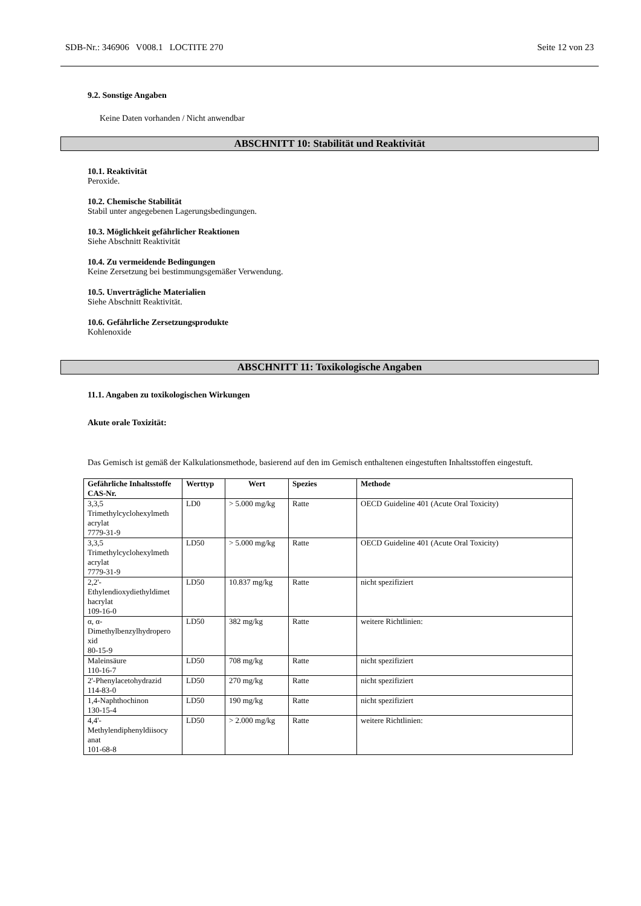SDB-Nr.: 346906 V008.1 LOCTITE 270 Seite 12 von 23
9.2. Sonstige Angaben
Keine Daten vorhanden / Nicht anwendbar
ABSCHNITT 10: Stabilität und Reaktivität
10.1. Reaktivität
Peroxide.
10.2. Chemische Stabilität
Stabil unter angegebenen Lagerungsbedingungen.
10.3. Möglichkeit gefährlicher Reaktionen
Siehe Abschnitt Reaktivität
10.4. Zu vermeidende Bedingungen
Keine Zersetzung bei bestimmungsgemäßer Verwendung.
10.5. Unverträgliche Materialien
Siehe Abschnitt Reaktivität.
10.6. Gefährliche Zersetzungsprodukte
Kohlenoxide
ABSCHNITT 11: Toxikologische Angaben
11.1. Angaben zu toxikologischen Wirkungen
Akute orale Toxizität:
Das Gemisch ist gemäß der Kalkulationsmethode, basierend auf den im Gemisch enthaltenen eingestuften Inhaltsstoffen eingestuft.
| Gefährliche Inhaltsstoffe CAS-Nr. | Werttyp | Wert | Spezies | Methode |
| --- | --- | --- | --- | --- |
| 3,3,5 Trimethylcyclohexylmeth acrylat 7779-31-9 | LD0 | > 5.000 mg/kg | Ratte | OECD Guideline 401 (Acute Oral Toxicity) |
| 3,3,5 Trimethylcyclohexylmeth acrylat 7779-31-9 | LD50 | > 5.000 mg/kg | Ratte | OECD Guideline 401 (Acute Oral Toxicity) |
| 2,2'- Ethylendioxydiethyldimet hacrylat 109-16-0 | LD50 | 10.837 mg/kg | Ratte | nicht spezifiziert |
| α, α- Dimethylbenzylhydropero xid 80-15-9 | LD50 | 382 mg/kg | Ratte | weitere Richtlinien: |
| Maleinsäure 110-16-7 | LD50 | 708 mg/kg | Ratte | nicht spezifiziert |
| 2'-Phenylacetohydrazid 114-83-0 | LD50 | 270 mg/kg | Ratte | nicht spezifiziert |
| 1,4-Naphthochinon 130-15-4 | LD50 | 190 mg/kg | Ratte | nicht spezifiziert |
| 4,4'- Methylendiphenyldiisocy anat 101-68-8 | LD50 | > 2.000 mg/kg | Ratte | weitere Richtlinien: |